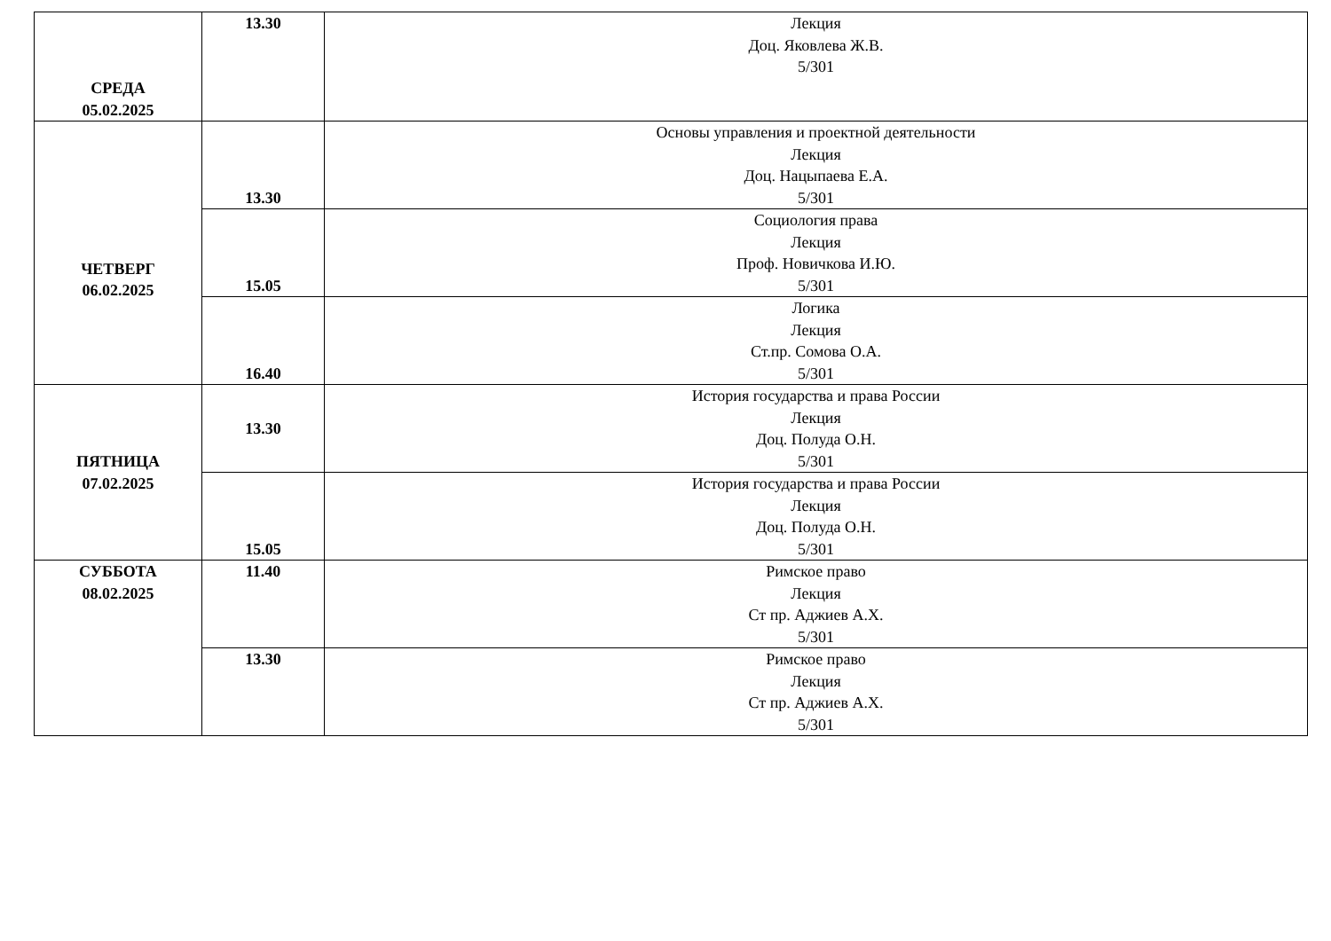| СРЕДА 05.02.2025 | 13.30 | Лекция Доц. Яковлева Ж.В. 5/301 |
| ЧЕТВЕРГ 06.02.2025 | 13.30 | Основы управления и проектной деятельности Лекция Доц. Нацыпаева Е.А. 5/301 |
| | 15.05 | Социология права Лекция Проф. Новичкова И.Ю. 5/301 |
| | 16.40 | Логика Лекция Ст.пр. Сомова О.А. 5/301 |
| ПЯТНИЦА 07.02.2025 | 13.30 | История государства и права России Лекция Доц. Полуда О.Н. 5/301 |
| | 15.05 | История государства и права России Лекция Доц. Полуда О.Н. 5/301 |
| СУББОТА 08.02.2025 | 11.40 | Римское право Лекция Ст пр. Аджиев А.Х. 5/301 |
| | 13.30 | Римское право Лекция Ст пр. Аджиев А.Х. 5/301 |